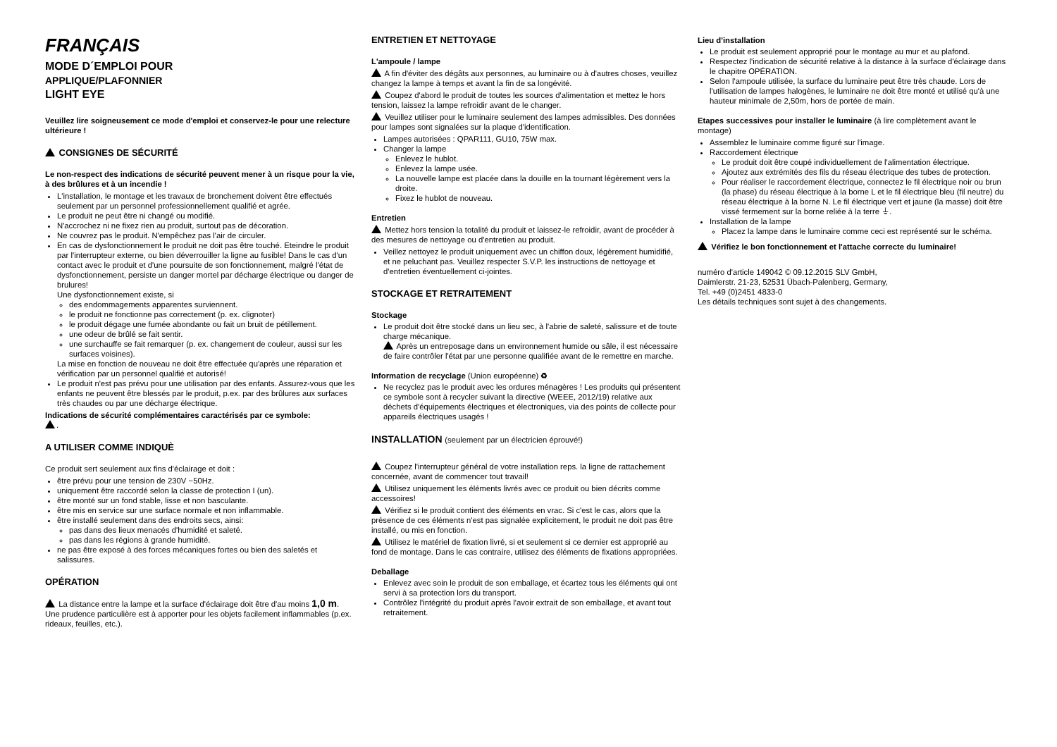FRANÇAIS
MODE D´EMPLOI POUR
APPLIQUE/PLAFONNIER
LIGHT EYE
Veuillez lire soigneusement ce mode d'emploi et conservez-le pour une relecture ultérieure !
CONSIGNES DE SÉCURITÉ
Le non-respect des indications de sécurité peuvent mener à un risque pour la vie, à des brûlures et à un incendie !
L'installation, le montage et les travaux de bronchement doivent être effectués seulement par un personnel professionnellement qualifié et agrée.
Le produit ne peut être ni changé ou modifié.
N'accrochez ni ne fixez rien au produit, surtout pas de décoration.
Ne couvrez pas le produit. N'empêchez pas l'air de circuler.
En cas de dysfonctionnement le produit ne doit pas être touché. Eteindre le produit par l'interrupteur externe, ou bien déverrouiller la ligne au fusible! Dans le cas d'un contact avec le produit et d'une poursuite de son fonctionnement, malgré l'état de dysfonctionnement, persiste un danger mortel par décharge électrique ou danger de brulures!
Une dysfonctionnement existe, si
des endommagements apparentes surviennent.
le produit ne fonctionne pas correctement (p. ex. clignoter)
le produit dégage une fumée abondante ou fait un bruit de pétillement.
une odeur de brûlé se fait sentir.
une surchauffe se fait remarquer (p. ex. changement de couleur, aussi sur les surfaces voisines).
La mise en fonction de nouveau ne doit être effectuée qu'après une réparation et vérification par un personnel qualifié et autorisé!
Le produit n'est pas prévu pour une utilisation par des enfants. Assurez-vous que les enfants ne peuvent être blessés par le produit, p.ex. par des brûlures aux surfaces très chaudes ou par une décharge électrique.
Indications de sécurité complémentaires caractérisés par ce symbole:
.
A UTILISER COMME INDIQUÈ
Ce produit sert seulement aux fins d'éclairage et doit :
être prévu pour une tension de 230V ~50Hz.
uniquement être raccordé selon la classe de protection I (un).
être monté sur un fond stable, lisse et non basculante.
être mis en service sur une surface normale et non inflammable.
être installé seulement dans des endroits secs, ainsi:
pas dans des lieux menacés d'humidité et saleté.
pas dans les régions à grande humidité.
ne pas être exposé à des forces mécaniques fortes ou bien des saletés et salissures.
OPÉRATION
La distance entre la lampe et la surface d'éclairage doit être d'au moins 1,0 m. Une prudence particulière est à apporter pour les objets facilement inflammables (p.ex. rideaux, feuilles, etc.).
ENTRETIEN ET NETTOYAGE
L'ampoule / lampe
A fin d'éviter des dégâts aux personnes, au luminaire ou à d'autres choses, veuillez changez la lampe à temps et avant la fin de sa longévité.
Coupez d'abord le produit de toutes les sources d'alimentation et mettez le hors tension, laissez la lampe refroidir avant de le changer.
Veuillez utiliser pour le luminaire seulement des lampes admissibles. Des données pour lampes sont signalées sur la plaque d'identification.
Lampes autorisées : QPAR111, GU10, 75W max.
Changer la lampe
Enlevez le hublot.
Enlevez la lampe usée.
La nouvelle lampe est placée dans la douille en la tournant légèrement vers la droite.
Fixez le hublot de nouveau.
Entretien
Mettez hors tension la totalité du produit et laissez-le refroidir, avant de procéder à des mesures de nettoyage ou d'entretien au produit.
Veillez nettoyez le produit uniquement avec un chiffon doux, légèrement humidifié, et ne peluchant pas. Veuillez respecter S.V.P. les instructions de nettoyage et d'entretien éventuellement ci-jointes.
STOCKAGE ET RETRAITEMENT
Stockage
Le produit doit être stocké dans un lieu sec, à l'abrie de saleté, salissure et de toute charge mécanique.
Après un entreposage dans un environnement humide ou sâle, il est nécessaire de faire contrôler l'état par une personne qualifiée avant de le remettre en marche.
Information de recyclage (Union européenne) ♻
Ne recyclez pas le produit avec les ordures ménagères ! Les produits qui présentent ce symbole sont à recycler suivant la directive (WEEE, 2012/19) relative aux déchets d'équipements électriques et électroniques, via des points de collecte pour appareils électriques usagés !
INSTALLATION (seulement par un électricien éprouvé!)
Coupez l'interrupteur général de votre installation reps. la ligne de rattachement concernée, avant de commencer tout travail!
Utilisez uniquement les éléments livrés avec ce produit ou bien décrits comme accessoires!
Vérifiez si le produit contient des éléments en vrac. Si c'est le cas, alors que la présence de ces éléments n'est pas signalée explicitement, le produit ne doit pas être installé, ou mis en fonction.
Utilisez le matériel de fixation livré, si et seulement si ce dernier est approprié au fond de montage. Dans le cas contraire, utilisez des éléments de fixations appropriées.
Deballage
Enlevez avec soin le produit de son emballage, et écartez tous les éléments qui ont servi à sa protection lors du transport.
Contrôlez l'intégrité du produit après l'avoir extrait de son emballage, et avant tout retraitement.
Lieu d'installation
Le produit est seulement approprié pour le montage au mur et au plafond.
Respectez l'indication de sécurité relative à la distance à la surface d'éclairage dans le chapitre OPÉRATION.
Selon l'ampoule utilisée, la surface du luminaire peut être très chaude. Lors de l'utilisation de lampes halogènes, le luminaire ne doit être monté et utilisé qu'à une hauteur minimale de 2,50m, hors de portée de main.
Etapes successives pour installer le luminaire (à lire complètement avant le montage)
Assemblez le luminaire comme figuré sur l'image.
Raccordement électrique
Le produit doit être coupé individuellement de l'alimentation électrique.
Ajoutez aux extrémités des fils du réseau électrique des tubes de protection.
Pour réaliser le raccordement électrique, connectez le fil électrique noir ou brun (la phase) du réseau électrique à la borne L et le fil électrique bleu (fil neutre) du réseau électrique à la borne N. Le fil électrique vert et jaune (la masse) doit être vissé fermement sur la borne reliée à la terre ⏚.
Installation de la lampe
Placez la lampe dans le luminaire comme ceci est représenté sur le schéma.
Vérifiez le bon fonctionnement et l'attache correcte du luminaire!
numéro d'article 149042 © 09.12.2015 SLV GmbH,
Daimlerstr. 21-23, 52531 Übach-Palenberg, Germany,
Tel. +49 (0)2451 4833-0
Les détails techniques sont sujet à des changements.